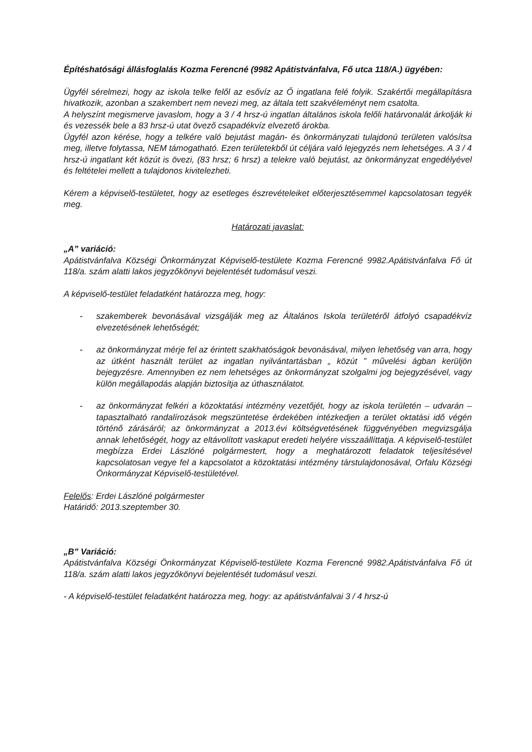Építéshatósági állásfoglalás Kozma Ferencné (9982 Apátistvánfalva, Fő utca 118/A.) ügyében:
Ügyfél sérelmezi, hogy az iskola telke felől az esővíz az Ő ingatlana felé folyik. Szakértői megállapításra hivatkozik, azonban a szakembert nem nevezi meg, az általa tett szakvéleményt nem csatolta.
A helyszínt megismerve javaslom, hogy a 3 / 4 hrsz-ú ingatlan általános iskola felőli határvonalát árkolják ki és vezessék bele a 83 hrsz-ú utat övező csapadékvíz elvezető árokba.
Ügyfél azon kérése, hogy a telkére való bejutást magán- és önkormányzati tulajdonú területen valósítsa meg, illetve folytassa, NEM támogatható. Ezen területekből út céljára való lejegyzés nem lehetséges. A 3 / 4 hrsz-ú ingatlant két közút is övezi, (83 hrsz; 6 hrsz) a telekre való bejutást, az önkormányzat engedélyével és feltételei mellett a tulajdonos kivitelezheti.
Kérem a képviselő-testületet, hogy az esetleges észrevételeiket előterjesztésemmel kapcsolatosan tegyék meg.
Határozati javaslat:
„A” variáció:
Apátistvánfalva Községi Önkormányzat Képviselő-testülete Kozma Ferencné 9982.Apátistvánfalva Fő út 118/a. szám alatti lakos jegyzőkönyvi bejelentését tudomásul veszi.
A képviselő-testület feladatként határozza meg, hogy:
- szakemberek bevonásával vizsgálják meg az Általános Iskola területéről átfolyó csapadékvíz elvezetésének lehetőségét;
- az önkormányzat mérje fel az érintett szakhatóságok bevonásával, milyen lehetőség van arra, hogy az útként használt terület az ingatlan nyilvántartásban „ közút ” művelési ágban kerüljön bejegyzésre. Amennyiben ez nem lehetséges az önkormányzat szolgalmi jog bejegyzésével, vagy külön megállapodás alapján biztosítja az úthasználatot.
- az önkormányzat felkéri a közoktatási intézmény vezetőjét, hogy az iskola területén – udvarán – tapasztalható randalírozások megszüntetése érdekében intézkedjen a terület oktatási idő végén történő zárásáról; az önkormányzat a 2013.évi költségvetésének függvényében megvizsgálja annak lehetőségét, hogy az eltávolított vaskaput eredeti helyére visszaállíttatja. A képviselő-testület megbízza Erdei Lászlóné polgármestert, hogy a meghatározott feladatok teljesítésével kapcsolatosan vegye fel a kapcsolatot a közoktatási intézmény társtulajdonosával, Orfalu Községi Önkormányzat Képviselő-testületével.
Felelős: Erdei Lászlóné polgármester
Határidő: 2013.szeptember 30.
„B” Variáció:
Apátistvánfalva Községi Önkormányzat Képviselő-testülete Kozma Ferencné 9982.Apátistvánfalva Fő út 118/a. szám alatti lakos jegyzőkönyvi bejelentését tudomásul veszi.
- A képviselő-testület feladatként határozza meg, hogy: az apátistvánfalvai 3 / 4 hrsz-ú